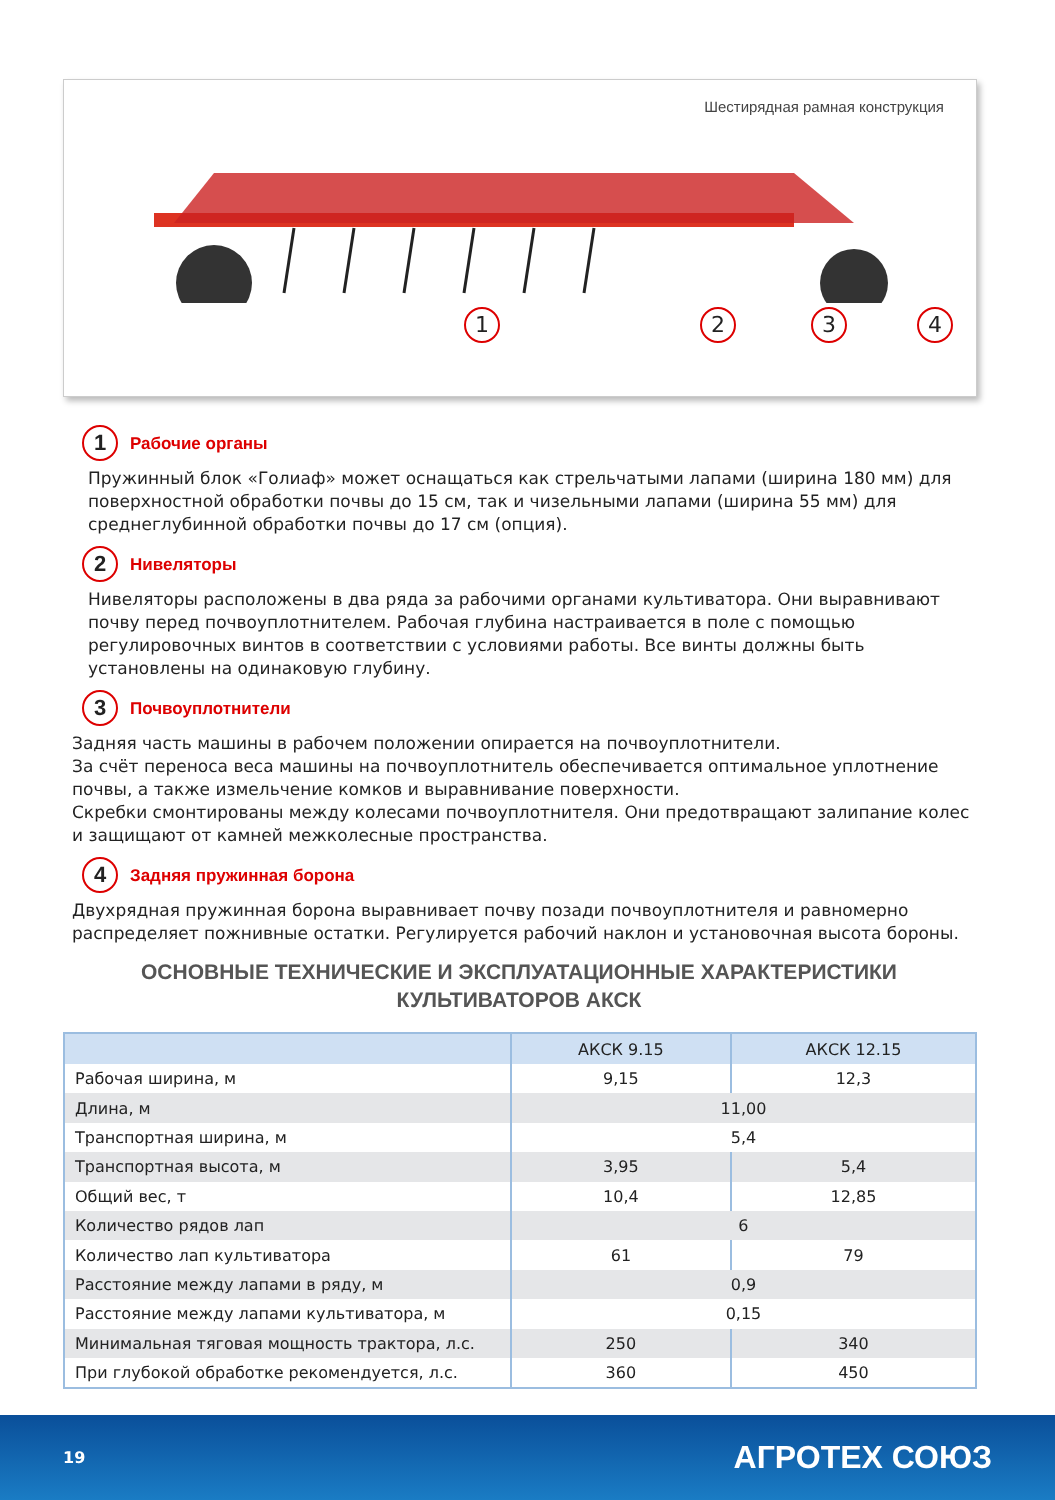Шестирядная рамная конструкция
1234
1 Рабочие органы
Пружинный блок «Голиаф» может оснащаться как стрельчатыми лапами (ширина 180 мм) для поверхностной обработки почвы до 15 см, так и чизельными лапами (ширина 55 мм) для среднеглубинной обработки почвы до 17 см (опция).
2 Нивеляторы
Нивеляторы расположены в два ряда за рабочими органами культиватора. Они выравнивают почву перед почвоуплотнителем. Рабочая глубина настраивается в поле с помощью регулировочных винтов в соответствии с условиями работы. Все винты должны быть установлены на одинаковую глубину.
3 Почвоуплотнители
Задняя часть машины в рабочем положении опирается на почвоуплотнители.
За счёт переноса веса машины на почвоуплотнитель обеспечивается оптимальное уплотнение почвы, а также измельчение комков и выравнивание поверхности.
Скребки смонтированы между колесами почвоуплотнителя. Они предотвращают залипание колес и защищают от камней межколесные пространства.
4 Задняя пружинная борона
Двухрядная пружинная борона выравнивает почву позади почвоуплотнителя и равномерно распределяет пожнивные остатки. Регулируется рабочий наклон и установочная высота бороны.
ОСНОВНЫЕ ТЕХНИЧЕСКИЕ И ЭКСПЛУАТАЦИОННЫЕ ХАРАКТЕРИСТИКИ
КУЛЬТИВАТОРОВ АКСК
| | АКСК 9.15 | АКСК 12.15 |
| --- | --- | --- |
| Рабочая ширина, м | 9,15 | 12,3 |
| Длина, м | 11,00 | |
| Транспортная ширина, м | 5,4 | |
| Транспортная высота, м | 3,95 | 5,4 |
| Общий вес, т | 10,4 | 12,85 |
| Количество рядов лап | 6 | |
| Количество лап культиватора | 61 | 79 |
| Расстояние между лапами в ряду, м | 0,9 | |
| Расстояние между лапами культиватора, м | 0,15 | |
| Минимальная тяговая мощность трактора, л.с. | 250 | 340 |
| При глубокой обработке рекомендуется, л.с. | 360 | 450 |
19 АГРОТЕХ СОЮЗ